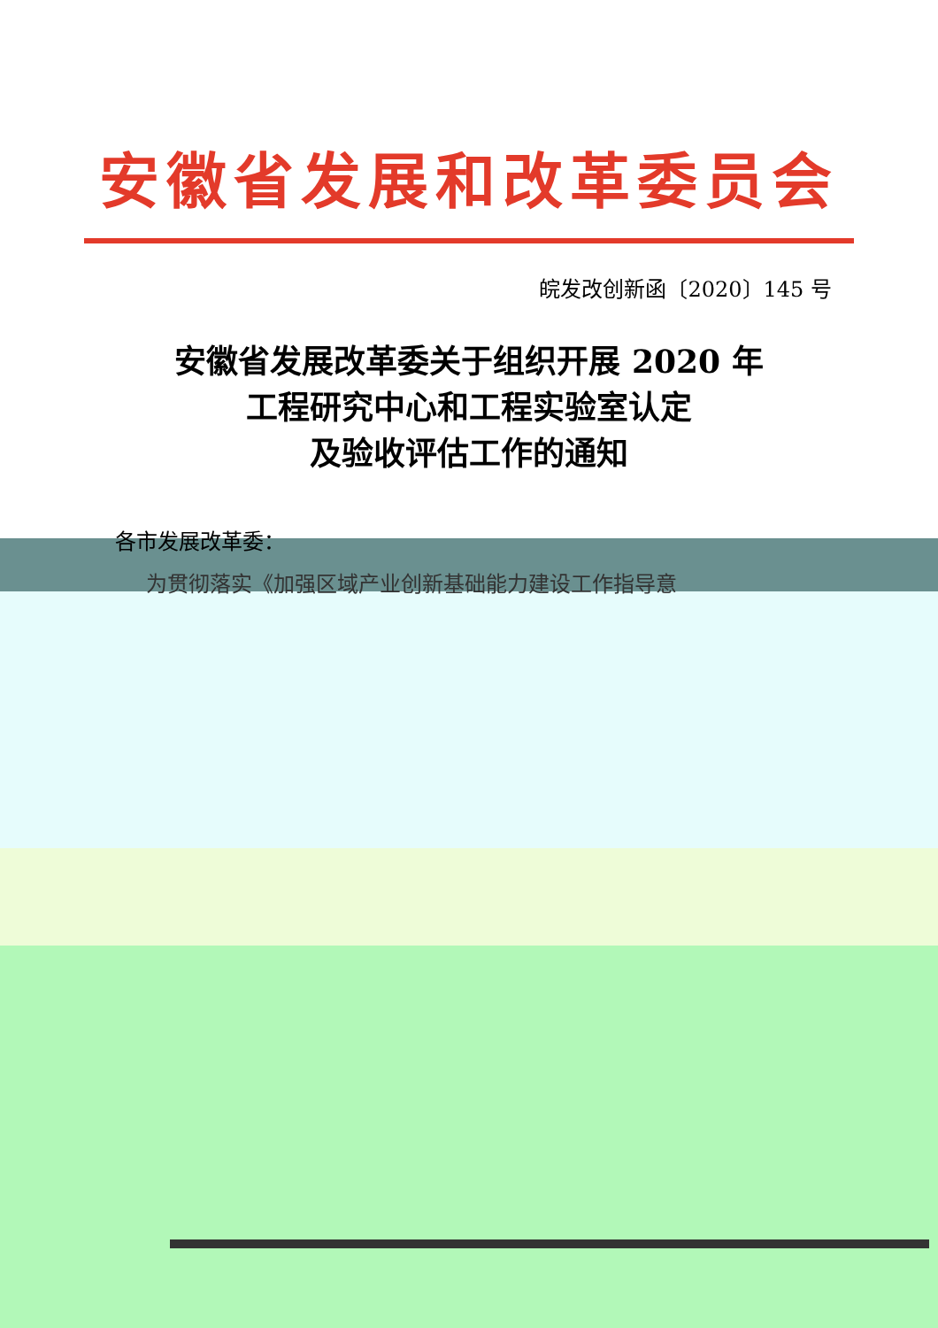安徽省发展和改革委员会
皖发改创新函〔2020〕145 号
安徽省发展改革委关于组织开展 2020 年
工程研究中心和工程实验室认定
及验收评估工作的通知
各市发展改革委：
为贯彻落实《加强区域产业创新基础能力建设工作指导意